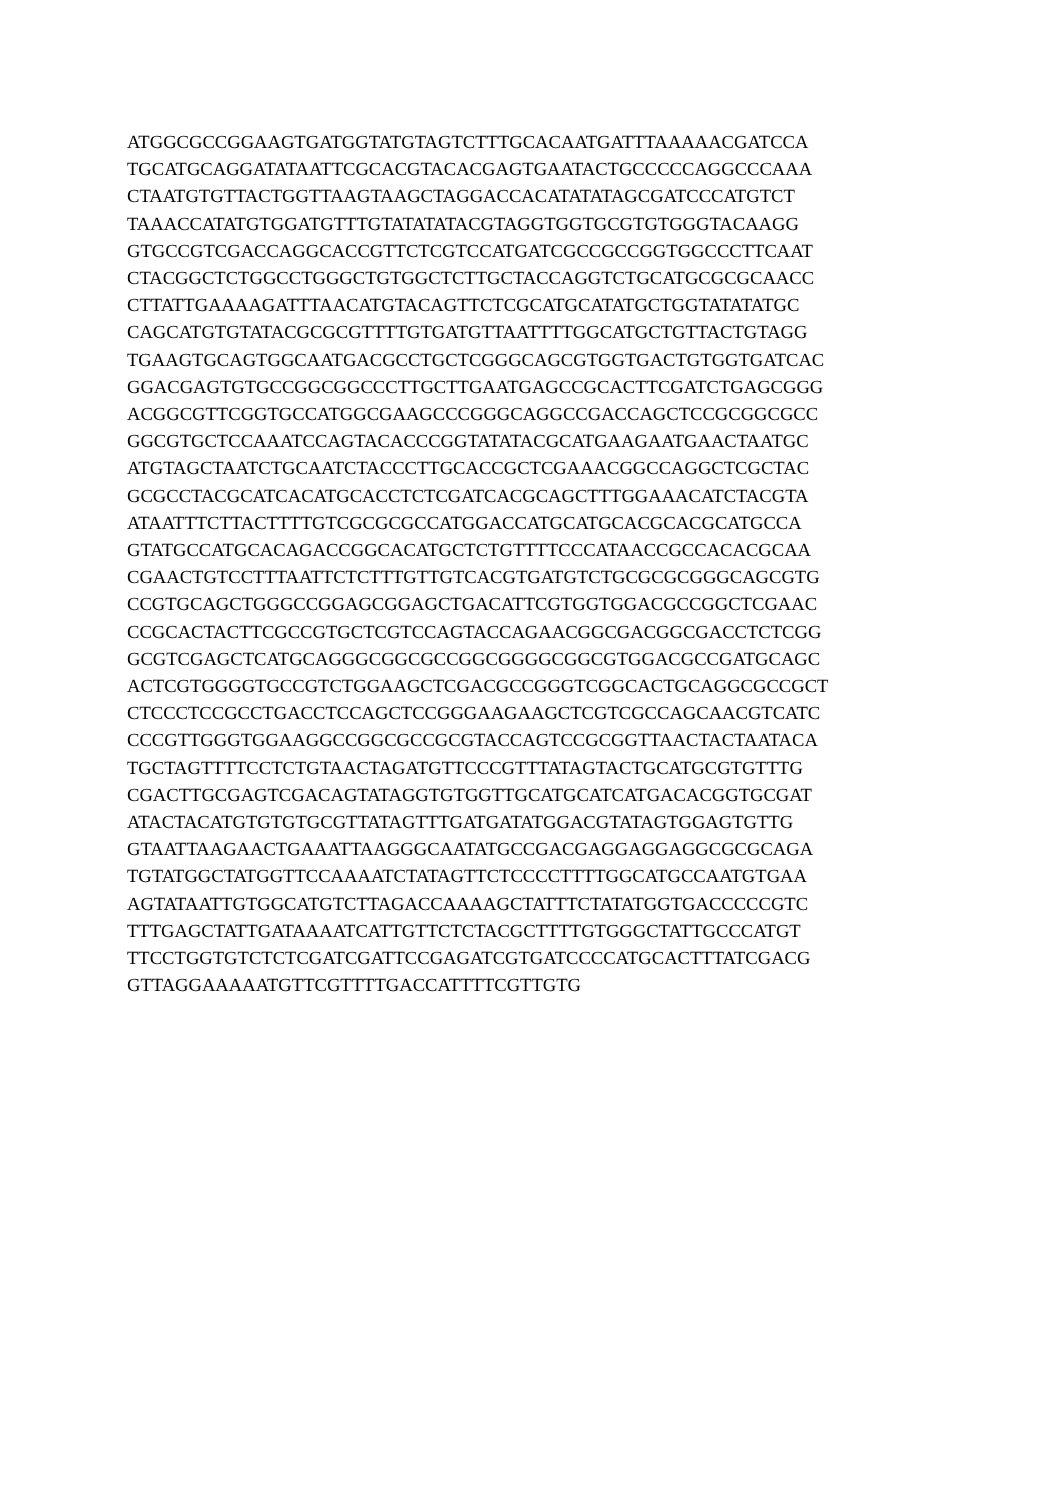ATGGCGCCGGAAGTGATGGTATGTAGTCTTTGCACAATGATTTAAAAACGATCCA TGCATGCAGGATATAATTCGCACGTACACGAGTGAATACTGCCCCCAGGCCCAAA CTAATGTGTTACTGGTTAAGTAAGCTAGGACCACATATATAGCGATCCCATGTCT TAAACCATATGTGGATGTTTGTATATATACGTAGGTGGTGCGTGTGGGTACAAGG GTGCCGTCGACCAGGCACCGTTCTCGTCCATGATCGCCGCCGGTGGCCCTTCAAT CTACGGCTCTGGCCTGGGCTGTGGCTCTTGCTACCAGGTCTGCATGCGCGCAACC CTTATTGAAAAGATTTAACATGTACAGTTCTCGCATGCATATGCTGGTATATATGC CAGCATGTGTATACGCGCGTTTTGTGATGTTAATTTTGGCATGCTGTTACTGTAGG TGAAGTGCAGTGGCAATGACGCCTGCTCGGGCAGCGTGGTGACTGTGGTGATCAC GGACGAGTGTGCCGGCGGCCCTTGCTTGAATGAGCCGCACTTCGATCTGAGCGGG ACGGCGTTCGGTGCCATGGCGAAGCCCGGGCAGGCCGACCAGCTCCGCGGCGCC GGCGTGCTCCAAATCCAGTACACCCGGTATATACGCATGAAGAATGAACTAATGC ATGTAGCTAATCTGCAATCTACCCTTGCACCGCTCGAAACGGCCAGGCTCGCTAC GCGCCTACGCATCACATGCACCTCTCGATCACGCAGCTTTGGAAACATCTACGTA ATAATTTCTTACTTTTGTCGCGCGCCATGGACCATGCATGCACGCACGCATGCCA GTATGCCATGCACAGACCGGCACATGCTCTGTTTTCCCATAACCGCCACACGCAA CGAACTGTCCTTTAATTCTCTTTGTTGTCACGTGATGTCTGCGCGCGGGCAGCGTG CCGTGCAGCTGGGCCGGAGCGGAGCTGACATTCGTGGTGGACGCCGGCTCGAAC CCGCACTACTTCGCCGTGCTCGTCCAGTACCAGAACGGCGACGGCGACCTCTCGG GCGTCGAGCTCATGCAGGGCGGCGCCGGCGGGGCGGCGTGGACGCCGATGCAGC ACTCGTGGGGTGCCGTCTGGAAGCTCGACGCCGGGTCGGCACTGCAGGCGCCGCT CTCCCTCCGCCTGACCTCCAGCTCCGGGAAGAAGCTCGTCGCCAGCAACGTCATC CCCGTTGGGTGGAAGGCCGGCGCCGCGTACCAGTCCGCGGTTAACTACTAATACA TGCTAGTTTTCCTCTGTAACTAGATGTTCCCGTTTATAGTACTGCATGCGTGTTTG CGACTTGCGAGTCGACAGTATAGGTGTGGTTGCATGCATCATGACACGGTGCGAT ATACTACATGTGTGTGCGTTATAGTTTGATGATATGGACGTATAGTGGAGTGTTG GTAATTAAGAACTGAAATTAAGGGCAATATGCCGACGAGGAGGAGGCGCGCAGA TGTATGGCTATGGTTCCAAAATCTATAGTTCTCCCCTTTTGGCATGCCAATGTGAA AGTATAATTGTGGCATGTCTTAGACCAAAAGCTATTTCTATATGGTGACCCCCGTC TTTGAGCTATTGATAAAATCATTGTTCTCTACGCTTTTGTGGGCTATTGCCCATGT TTCCTGGTGTCTCTCGATCGATTCCGAGATCGTGATCCCCATGCACTTTATCGACG GTTAGGAAAAATGTTCGTTTTGACCATTTTCGTTGTG